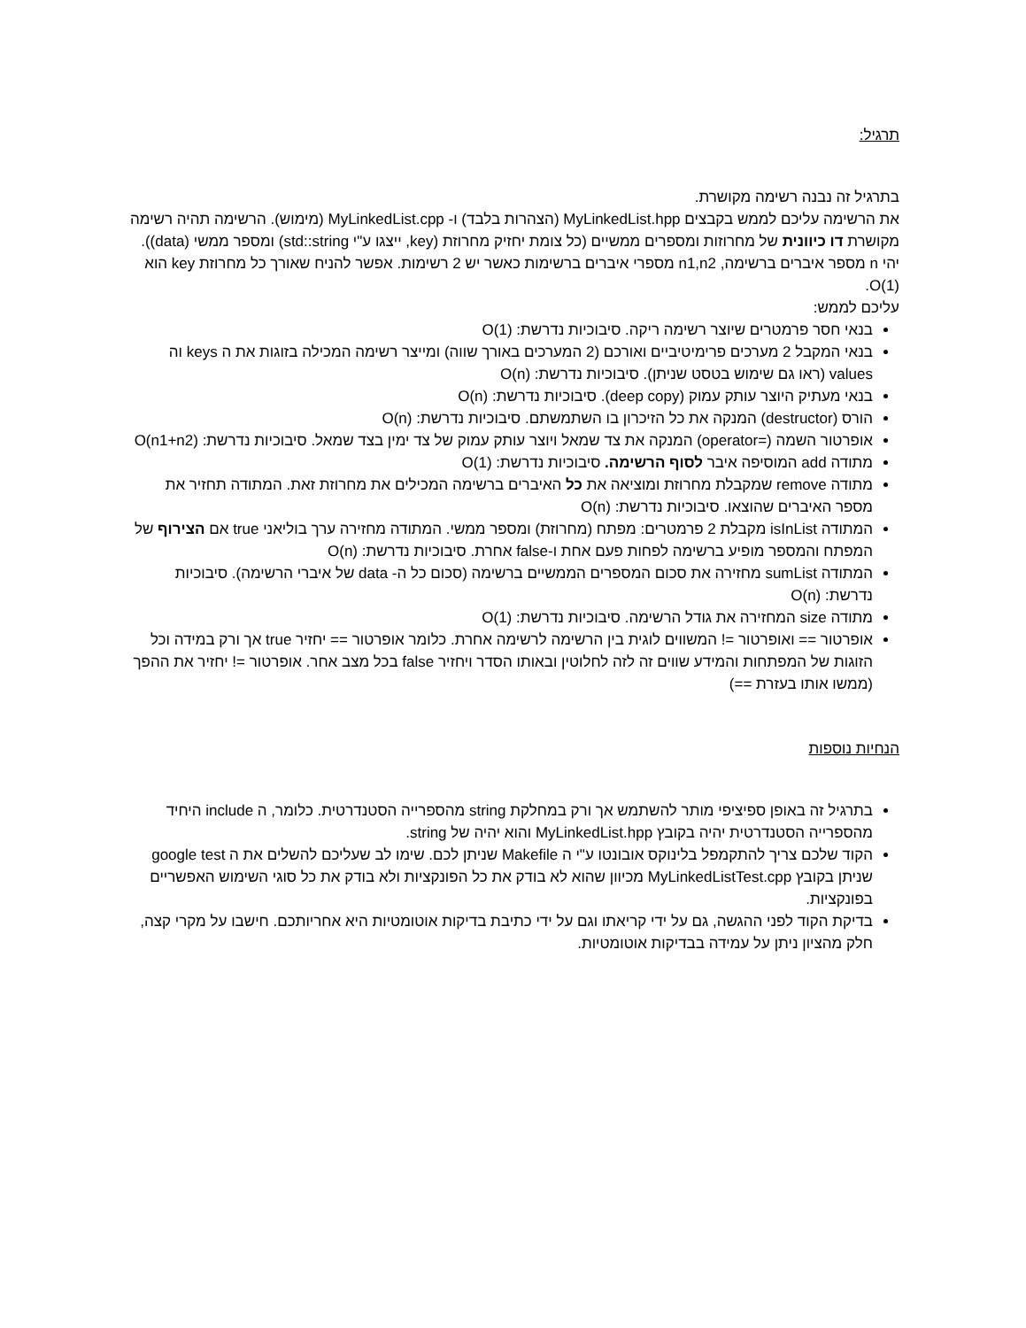תרגיל:
בתרגיל זה נבנה רשימה מקושרת.
את הרשימה עליכם לממש בקבצים MyLinkedList.hpp (הצהרות בלבד) ו- MyLinkedList.cpp (מימוש). הרשימה תהיה רשימה מקושרת דו כיוונית של מחרוזות ומספרים ממשיים (כל צומת יחזיק מחרוזת (key, ייצגו ע"י std::string) ומספר ממשי (data)).
יהי n מספר איברים ברשימה, n1,n2 מספרי איברים ברשימות כאשר יש 2 רשימות. אפשר להניח שאורך כל מחרוזת key הוא O(1).
עליכם לממש:
בנאי חסר פרמטרים שיוצר רשימה ריקה. סיבוכיות נדרשת: O(1)
בנאי המקבל 2 מערכים פרימיטיביים ואורכם (2 המערכים באורך שווה) ומייצר רשימה המכילה בזוגות את ה keys וה values (ראו גם שימוש בטסט שניתן). סיבוכיות נדרשת: O(n)
בנאי מעתיק היוצר עותק עמוק (deep copy). סיבוכיות נדרשת: O(n)
הורס (destructor) המנקה את כל הזיכרון בו השתמשתם. סיבוכיות נדרשת: O(n)
אופרטור השמה (=operator) המנקה את צד שמאל ויוצר עותק עמוק של צד ימין בצד שמאל. סיבוכיות נדרשת: O(n1+n2)
מתודה add המוסיפה איבר לסוף הרשימה. סיבוכיות נדרשת: O(1)
מתודה remove שמקבלת מחרוזת ומוציאה את כל האיברים ברשימה המכילים את מחרוזת זאת. המתודה תחזיר את מספר האיברים שהוצאו. סיבוכיות נדרשת: O(n)
המתודה isInList מקבלת 2 פרמטרים: מפתח (מחרוזת) ומספר ממשי. המתודה מחזירה ערך בוליאני true אם הצירוף של המפתח והמספר מופיע ברשימה לפחות פעם אחת ו-false אחרת. סיבוכיות נדרשת: O(n)
המתודה sumList מחזירה את סכום המספרים הממשיים ברשימה (סכום כל ה- data של איברי הרשימה). סיבוכיות נדרשת: O(n)
מתודה size המחזירה את גודל הרשימה. סיבוכיות נדרשת: O(1)
אופרטור == ואופרטור =! המשווים לוגית בין הרשימה לרשימה אחרת. כלומר אופרטור == יחזיר true אך ורק במידה וכל הזוגות של המפתחות והמידע שווים זה לזה לחלוטין ובאותו הסדר ויחזיר false בכל מצב אחר. אופרטור =! יחזיר את ההפך (ממשו אותו בעזרת ==)
הנחיות נוספות
בתרגיל זה באופן ספיציפי מותר להשתמש אך ורק במחלקת string מהספרייה הסטנדרטית. כלומר, ה include היחיד מהספרייה הסטנדרטית יהיה בקובץ MyLinkedList.hpp והוא יהיה של string.
הקוד שלכם צריך להתקמפל בלינוקס אובונטו ע"י ה Makefile שניתן לכם. שימו לב שעליכם להשלים את ה google test שניתן בקובץ MyLinkedListTest.cpp מכיוון שהוא לא בודק את כל הפונקציות ולא בודק את כל סוגי השימוש האפשריים בפונקציות.
בדיקת הקוד לפני ההגשה, גם על ידי קריאתו וגם על ידי כתיבת בדיקות אוטומטיות היא אחריותכם. חישבו על מקרי קצה, חלק מהציון ניתן על עמידה בבדיקות אוטומטיות.